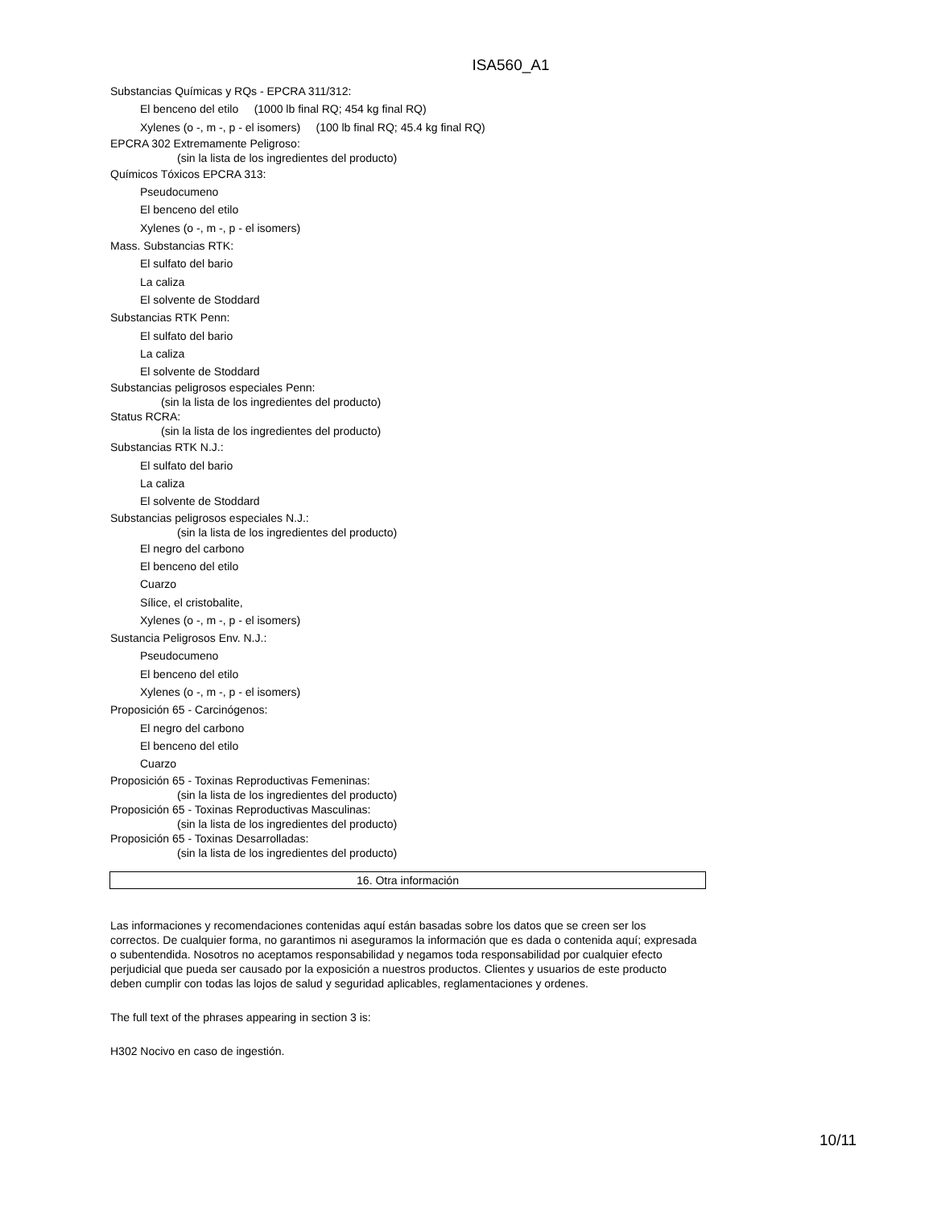ISA560_A1
Substancias Químicas y RQs - EPCRA 311/312:
El benceno del etilo (1000 lb final RQ; 454 kg final RQ)
Xylenes (o -, m -, p - el isomers) (100 lb final RQ; 45.4 kg final RQ)
EPCRA 302 Extremamente Peligroso:
(sin la lista de los ingredientes del producto)
Químicos Tóxicos EPCRA 313:
Pseudocumeno
El benceno del etilo
Xylenes (o -, m -, p - el isomers)
Mass. Substancias RTK:
El sulfato del bario
La caliza
El solvente de Stoddard
Substancias RTK Penn:
El sulfato del bario
La caliza
El solvente de Stoddard
Substancias peligrosos especiales Penn:
(sin la lista de los ingredientes del producto)
Status RCRA:
(sin la lista de los ingredientes del producto)
Substancias RTK N.J.:
El sulfato del bario
La caliza
El solvente de Stoddard
Substancias peligrosos especiales N.J.:
(sin la lista de los ingredientes del producto)
El negro del carbono
El benceno del etilo
Cuarzo
Sílice, el cristobalite,
Xylenes (o -, m -, p - el isomers)
Sustancia Peligrosos Env. N.J.:
Pseudocumeno
El benceno del etilo
Xylenes (o -, m -, p - el isomers)
Proposición 65 - Carcinógenos:
El negro del carbono
El benceno del etilo
Cuarzo
Proposición 65 - Toxinas Reproductivas Femeninas:
(sin la lista de los ingredientes del producto)
Proposición 65 - Toxinas Reproductivas Masculinas:
(sin la lista de los ingredientes del producto)
Proposición 65 - Toxinas Desarrolladas:
(sin la lista de los ingredientes del producto)
16. Otra información
Las informaciones y recomendaciones contenidas aquí están basadas sobre los datos que se creen ser los correctos. De cualquier forma, no garantimos ni aseguramos la información que es dada o contenida aquí; expresada o subentendida. Nosotros no aceptamos responsabilidad y negamos toda responsabilidad por cualquier efecto perjudicial que pueda ser causado por la exposición a nuestros productos. Clientes y usuarios de este producto deben cumplir con todas las lojos de salud y seguridad aplicables, reglamentaciones y ordenes.
The full text of the phrases appearing in section 3 is:
H302 Nocivo en caso de ingestión.
10/11